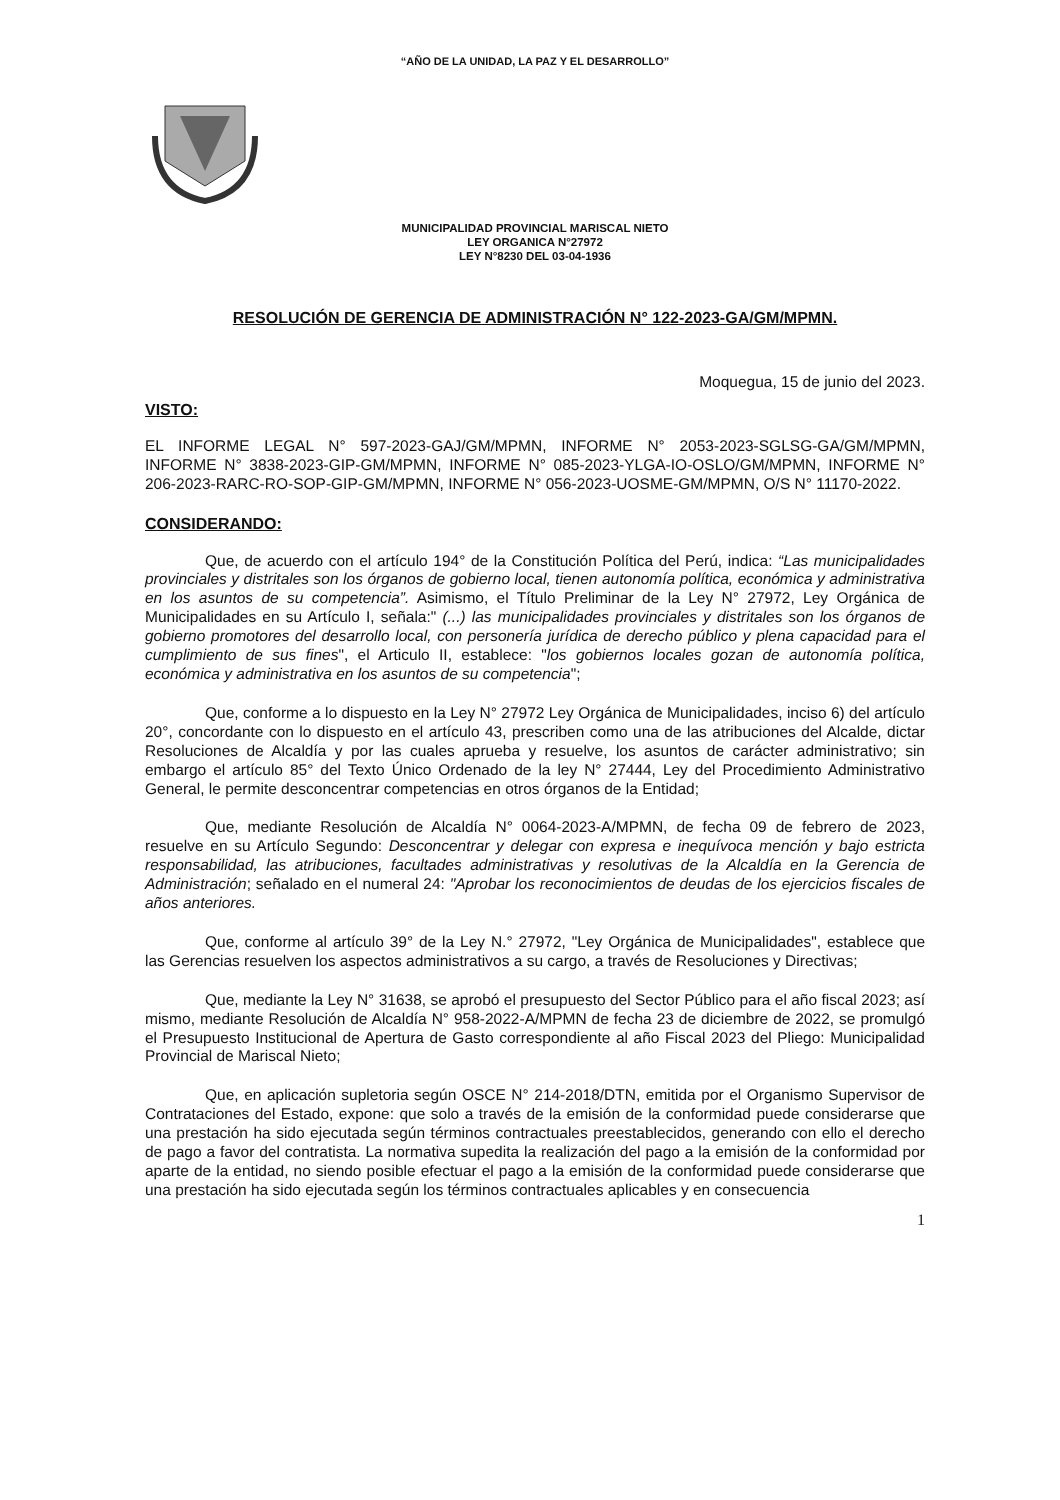“AÑO DE LA UNIDAD, LA PAZ Y EL DESARROLLO”
MUNICIPALIDAD PROVINCIAL MARISCAL NIETO
LEY ORGANICA N°27972
LEY N°8230 DEL 03-04-1936
RESOLUCIÓN DE GERENCIA DE ADMINISTRACIÓN N° 122-2023-GA/GM/MPMN.
Moqueguа, 15 de junio del 2023.
VISTO:
EL INFORME LEGAL N° 597-2023-GAJ/GM/MPMN, INFORME N° 2053-2023-SGLSG-GA/GM/MPMN, INFORME N° 3838-2023-GIP-GM/MPMN, INFORME N° 085-2023-YLGA-IO-OSLO/GM/MPMN, INFORME N° 206-2023-RARC-RO-SOP-GIP-GM/MPMN, INFORME N° 056-2023-UOSME-GM/MPMN, O/S N° 11170-2022.
CONSIDERANDO:
Que, de acuerdo con el artículo 194° de la Constitución Política del Perú, indica: “Las municipalidades provinciales y distritales son los órganos de gobierno local, tienen autonomía política, económica y administrativa en los asuntos de su competencia”. Asimismo, el Título Preliminar de la Ley N° 27972, Ley Orgánica de Municipalidades en su Artículo I, señala:" (...) las municipalidades provinciales y distritales son los órganos de gobierno promotores del desarrollo local, con personería jurídica de derecho público y plena capacidad para el cumplimiento de sus fines", el Articulo II, establece: "los gobiernos locales gozan de autonomía política, económica y administrativa en los asuntos de su competencia";
Que, conforme a lo dispuesto en la Ley N° 27972 Ley Orgánica de Municipalidades, inciso 6) del artículo 20°, concordante con lo dispuesto en el artículo 43, prescriben como una de las atribuciones del Alcalde, dictar Resoluciones de Alcaldía y por las cuales aprueba y resuelve, los asuntos de carácter administrativo; sin embargo el artículo 85° del Texto Único Ordenado de la ley N° 27444, Ley del Procedimiento Administrativo General, le permite desconcentrar competencias en otros órganos de la Entidad;
Que, mediante Resolución de Alcaldía N° 0064-2023-A/MPMN, de fecha 09 de febrero de 2023, resuelve en su Artículo Segundo: Desconcentrar y delegar con expresa e inequívoca mención y bajo estricta responsabilidad, las atribuciones, facultades administrativas y resolutivas de la Alcaldía en la Gerencia de Administración; señalado en el numeral 24: "Aprobar los reconocimientos de deudas de los ejercicios fiscales de años anteriores.
Que, conforme al artículo 39° de la Ley N.° 27972, "Ley Orgánica de Municipalidades", establece que las Gerencias resuelven los aspectos administrativos a su cargo, a través de Resoluciones y Directivas;
Que, mediante la Ley N° 31638, se aprobó el presupuesto del Sector Público para el año fiscal 2023; así mismo, mediante Resolución de Alcaldía N° 958-2022-A/MPMN de fecha 23 de diciembre de 2022, se promulgó el Presupuesto Institucional de Apertura de Gasto correspondiente al año Fiscal 2023 del Pliego: Municipalidad Provincial de Mariscal Nieto;
Que, en aplicación supletoria según OSCE N° 214-2018/DTN, emitida por el Organismo Supervisor de Contrataciones del Estado, expone: que solo a través de la emisión de la conformidad puede considerarse que una prestación ha sido ejecutada según términos contractuales preestablecidos, generando con ello el derecho de pago a favor del contratista. La normativa supedita la realización del pago a la emisión de la conformidad por aparte de la entidad, no siendo posible efectuar el pago a la emisión de la conformidad puede considerarse que una prestación ha sido ejecutada según los términos contractuales aplicables y en consecuencia
1